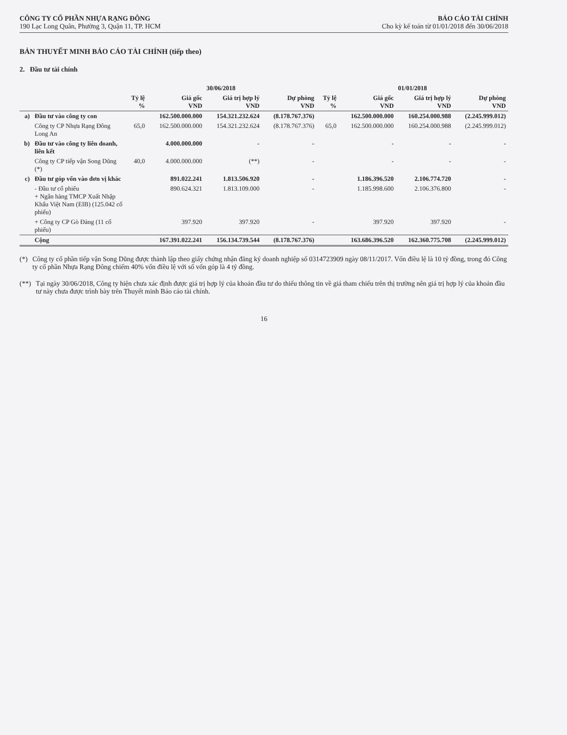CÔNG TY CỔ PHẦN NHỰA RẠNG ĐÔNG
190 Lạc Long Quân, Phường 3, Quận 11, TP. HCM
BÁO CÁO TÀI CHÍNH
Cho kỳ kế toán từ 01/01/2018 đến 30/06/2018
BẢN THUYẾT MINH BÁO CÁO TÀI CHÍNH (tiếp theo)
2. Đầu tư tài chính
| | | 30/06/2018 | | | | 01/01/2018 | | | |
| --- | --- | --- | --- | --- | --- | --- | --- | --- | --- |
| | | Tỷ lệ % | Giá gốc VND | Giá trị hợp lý VND | Dự phòng VND | Tỷ lệ % | Giá gốc VND | Giá trị hợp lý VND | Dự phòng VND |
| a) | Đầu tư vào công ty con | | 162.500.000.000 | 154.321.232.624 | (8.178.767.376) | | 162.500.000.000 | 160.254.000.988 | (2.245.999.012) |
| | Công ty CP Nhựa Rạng Đông Long An | 65,0 | 162.500.000.000 | 154.321.232.624 | (8.178.767.376) | 65,0 | 162.500.000.000 | 160.254.000.988 | (2.245.999.012) |
| b) | Đầu tư vào công ty liên doanh, liên kết | | 4.000.000.000 | - | - | | - | - | - |
| | Công ty CP tiếp vận Song Dũng (*) | 40,0 | 4.000.000.000 | (**) | - | | - | - | - |
| c) | Đầu tư góp vốn vào đơn vị khác | | 891.022.241 | 1.813.506.920 | - | | 1.186.396.520 | 2.106.774.720 | - |
| | - Đầu tư cổ phiếu + Ngân hàng TMCP Xuất Nhập Khẩu Việt Nam (EIB) (125.042 cổ phiếu) | | 890.624.321 | 1.813.109.000 | - | | 1.185.998.600 | 2.106.376.800 | - |
| | + Công ty CP Gò Đàng (11 cổ phiếu) | | 397.920 | 397.920 | - | | 397.920 | 397.920 | - |
| | Cộng | | 167.391.022.241 | 156.134.739.544 | (8.178.767.376) | | 163.686.396.520 | 162.360.775.708 | (2.245.999.012) |
(*) Công ty cổ phần tiếp vận Song Dũng được thành lập theo giấy chứng nhận đăng ký doanh nghiệp số 0314723909 ngày 08/11/2017. Vốn điều lệ là 10 tỷ đồng, trong đó Công ty cổ phần Nhựa Rạng Đông chiếm 40% vốn điều lệ với số vốn góp là 4 tỷ đồng.
(**) Tại ngày 30/06/2018, Công ty hiện chưa xác định được giá trị hợp lý của khoản đầu tư do thiếu thông tin về giá tham chiếu trên thị trường nên giá trị hợp lý của khoản đầu tư này chưa được trình bày trên Thuyết minh Báo cáo tài chính.
16